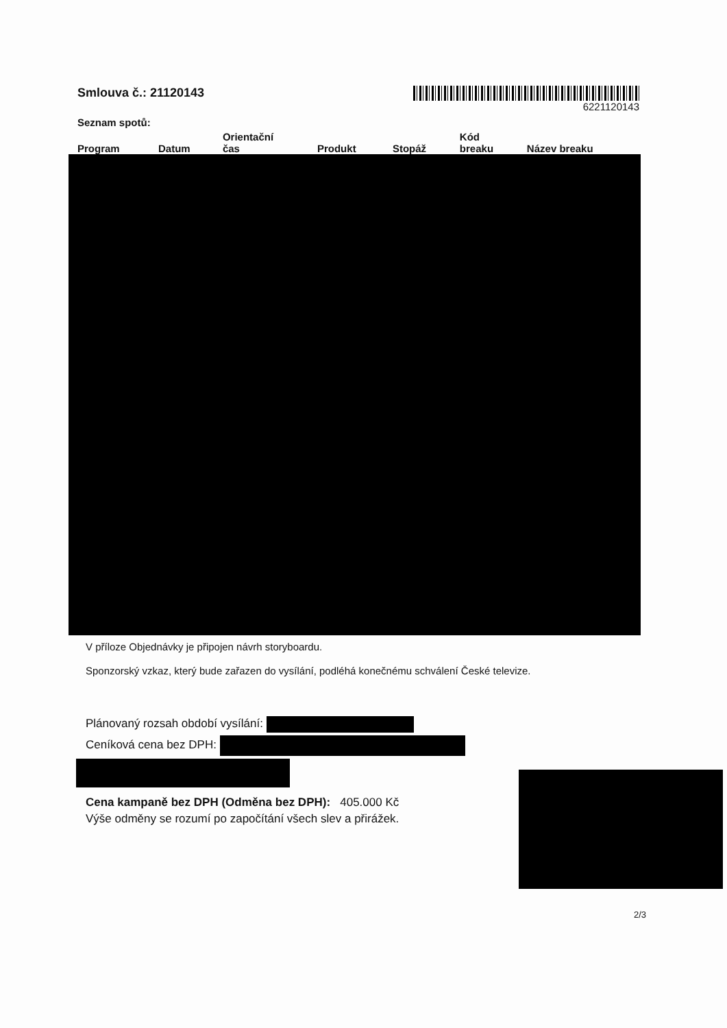Smlouva č.: 21120143
6221120143
Seznam spotů:
| Program | Datum | Orientační čas | Produkt | Stopáž | Kód breaku | Název breaku |
| --- | --- | --- | --- | --- | --- | --- |
V příloze Objednávky je připojen návrh storyboardu.
Sponzorský vzkaz, který bude zařazen do vysílání, podléhá konečnému schválení České televize.
Plánovaný rozsah období vysílání:
Ceníková cena bez DPH:
Cena kampaně bez DPH (Odměna bez DPH): 405.000 Kč
Výše odměny se rozumí po započítání všech slev a přirážek.
2/3